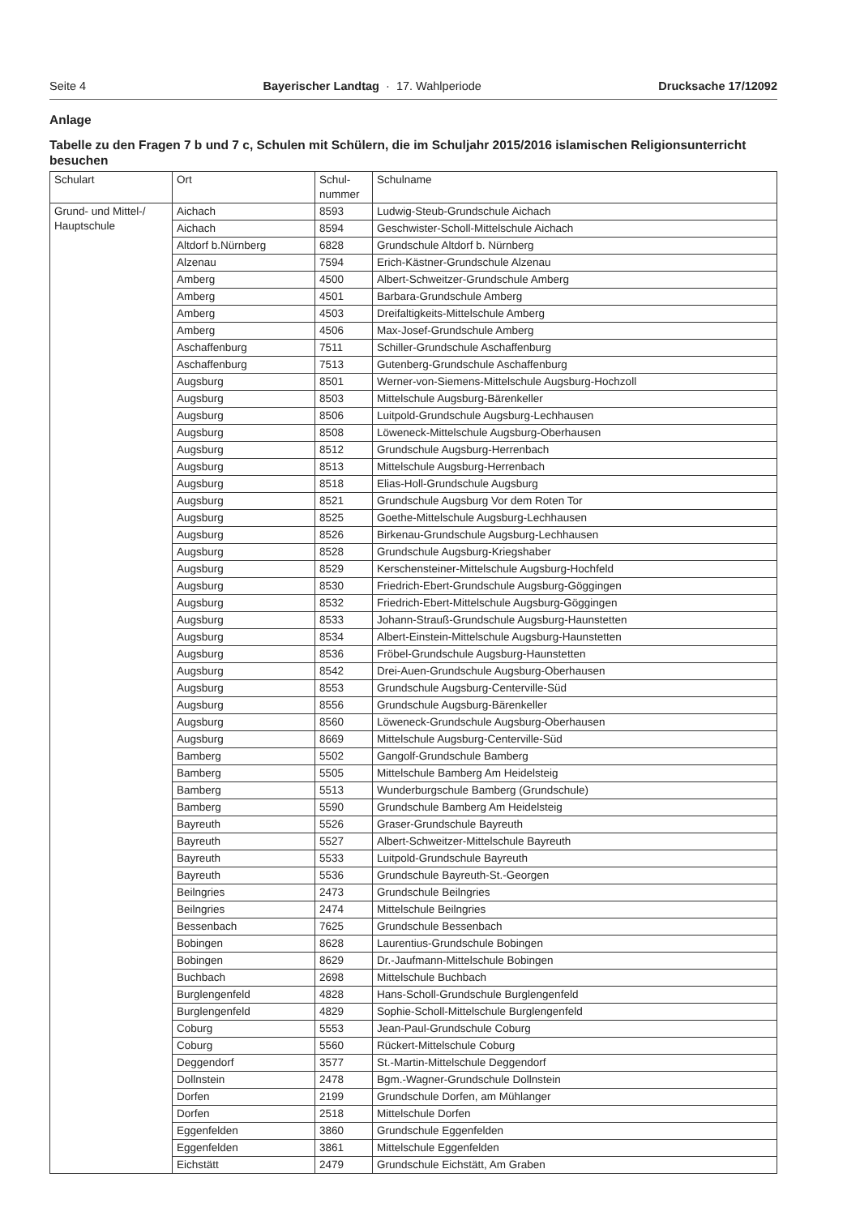Seite 4 Bayerischer Landtag · 17. Wahlperiode Drucksache 17/12092
Anlage
Tabelle zu den Fragen 7 b und 7 c, Schulen mit Schülern, die im Schuljahr 2015/2016 islamischen Religionsunterricht besuchen
| Schulart | Ort | Schul- nummer | Schulname |
| --- | --- | --- | --- |
| Grund- und Mittel-/ Hauptschule | Aichach | 8593 | Ludwig-Steub-Grundschule Aichach |
| | Aichach | 8594 | Geschwister-Scholl-Mittelschule Aichach |
| | Altdorf b.Nürnberg | 6828 | Grundschule Altdorf b. Nürnberg |
| | Alzenau | 7594 | Erich-Kästner-Grundschule Alzenau |
| | Amberg | 4500 | Albert-Schweitzer-Grundschule Amberg |
| | Amberg | 4501 | Barbara-Grundschule Amberg |
| | Amberg | 4503 | Dreifaltigkeits-Mittelschule Amberg |
| | Amberg | 4506 | Max-Josef-Grundschule Amberg |
| | Aschaffenburg | 7511 | Schiller-Grundschule Aschaffenburg |
| | Aschaffenburg | 7513 | Gutenberg-Grundschule Aschaffenburg |
| | Augsburg | 8501 | Werner-von-Siemens-Mittelschule Augsburg-Hochzoll |
| | Augsburg | 8503 | Mittelschule Augsburg-Bärenkeller |
| | Augsburg | 8506 | Luitpold-Grundschule Augsburg-Lechhausen |
| | Augsburg | 8508 | Löweneck-Mittelschule Augsburg-Oberhausen |
| | Augsburg | 8512 | Grundschule Augsburg-Herrenbach |
| | Augsburg | 8513 | Mittelschule Augsburg-Herrenbach |
| | Augsburg | 8518 | Elias-Holl-Grundschule Augsburg |
| | Augsburg | 8521 | Grundschule Augsburg Vor dem Roten Tor |
| | Augsburg | 8525 | Goethe-Mittelschule Augsburg-Lechhausen |
| | Augsburg | 8526 | Birkenau-Grundschule Augsburg-Lechhausen |
| | Augsburg | 8528 | Grundschule Augsburg-Kriegshaber |
| | Augsburg | 8529 | Kerschensteiner-Mittelschule Augsburg-Hochfeld |
| | Augsburg | 8530 | Friedrich-Ebert-Grundschule Augsburg-Göggingen |
| | Augsburg | 8532 | Friedrich-Ebert-Mittelschule Augsburg-Göggingen |
| | Augsburg | 8533 | Johann-Strauß-Grundschule Augsburg-Haunstetten |
| | Augsburg | 8534 | Albert-Einstein-Mittelschule Augsburg-Haunstetten |
| | Augsburg | 8536 | Fröbel-Grundschule Augsburg-Haunstetten |
| | Augsburg | 8542 | Drei-Auen-Grundschule Augsburg-Oberhausen |
| | Augsburg | 8553 | Grundschule Augsburg-Centerville-Süd |
| | Augsburg | 8556 | Grundschule Augsburg-Bärenkeller |
| | Augsburg | 8560 | Löweneck-Grundschule Augsburg-Oberhausen |
| | Augsburg | 8669 | Mittelschule Augsburg-Centerville-Süd |
| | Bamberg | 5502 | Gangolf-Grundschule Bamberg |
| | Bamberg | 5505 | Mittelschule Bamberg Am Heidelsteig |
| | Bamberg | 5513 | Wunderburgschule Bamberg (Grundschule) |
| | Bamberg | 5590 | Grundschule Bamberg Am Heidelsteig |
| | Bayreuth | 5526 | Graser-Grundschule Bayreuth |
| | Bayreuth | 5527 | Albert-Schweitzer-Mittelschule Bayreuth |
| | Bayreuth | 5533 | Luitpold-Grundschule Bayreuth |
| | Bayreuth | 5536 | Grundschule Bayreuth-St.-Georgen |
| | Beilngries | 2473 | Grundschule Beilngries |
| | Beilngries | 2474 | Mittelschule Beilngries |
| | Bessenbach | 7625 | Grundschule Bessenbach |
| | Bobingen | 8628 | Laurentius-Grundschule Bobingen |
| | Bobingen | 8629 | Dr.-Jaufmann-Mittelschule Bobingen |
| | Buchbach | 2698 | Mittelschule Buchbach |
| | Burglengenfeld | 4828 | Hans-Scholl-Grundschule Burglengenfeld |
| | Burglengenfeld | 4829 | Sophie-Scholl-Mittelschule Burglengenfeld |
| | Coburg | 5553 | Jean-Paul-Grundschule Coburg |
| | Coburg | 5560 | Rückert-Mittelschule Coburg |
| | Deggendorf | 3577 | St.-Martin-Mittelschule Deggendorf |
| | Dollnstein | 2478 | Bgm.-Wagner-Grundschule Dollnstein |
| | Dorfen | 2199 | Grundschule Dorfen, am Mühlanger |
| | Dorfen | 2518 | Mittelschule Dorfen |
| | Eggenfelden | 3860 | Grundschule Eggenfelden |
| | Eggenfelden | 3861 | Mittelschule Eggenfelden |
| | Eichstätt | 2479 | Grundschule Eichstätt, Am Graben |